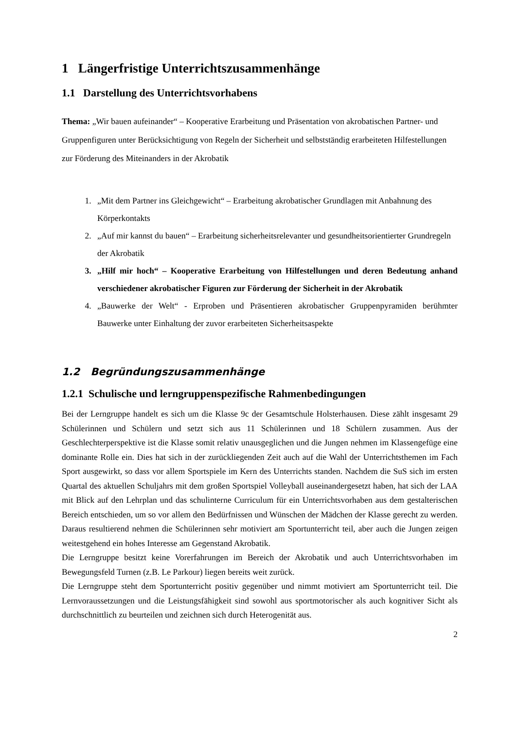1 Längerfristige Unterrichtszusammenhänge
1.1 Darstellung des Unterrichtsvorhabens
Thema: „Wir bauen aufeinander“ – Kooperative Erarbeitung und Präsentation von akrobatischen Partner- und Gruppenfiguren unter Berücksichtigung von Regeln der Sicherheit und selbstständig erarbeiteten Hilfestellungen zur Förderung des Miteinanders in der Akrobatik
1. „Mit dem Partner ins Gleichgewicht“ – Erarbeitung akrobatischer Grundlagen mit Anbahnung des Körperkontakts
2. „Auf mir kannst du bauen“ – Erarbeitung sicherheitsrelevanter und gesundheitsorientierter Grundregeln der Akrobatik
3. „Hilf mir hoch“ – Kooperative Erarbeitung von Hilfestellungen und deren Bedeutung anhand verschiedener akrobatischer Figuren zur Förderung der Sicherheit in der Akrobatik
4. „Bauwerke der Welt“ - Erproben und Präsentieren akrobatischer Gruppenpyramiden berühmter Bauwerke unter Einhaltung der zuvor erarbeiteten Sicherheitsaspekte
1.2 Begründungszusammenhänge
1.2.1 Schulische und lerngruppenspezifische Rahmenbedingungen
Bei der Lerngruppe handelt es sich um die Klasse 9c der Gesamtschule Holsterhausen. Diese zählt insgesamt 29 Schülerinnen und Schülern und setzt sich aus 11 Schülerinnen und 18 Schülern zusammen. Aus der Geschlechterperspektive ist die Klasse somit relativ unausgeglichen und die Jungen nehmen im Klassengefüge eine dominante Rolle ein. Dies hat sich in der zurückliegenden Zeit auch auf die Wahl der Unterrichtsthemen im Fach Sport ausgewirkt, so dass vor allem Sportspiele im Kern des Unterrichts standen. Nachdem die SuS sich im ersten Quartal des aktuellen Schuljahrs mit dem großen Sportspiel Volleyball auseinandergesetzt haben, hat sich der LAA mit Blick auf den Lehrplan und das schulinterne Curriculum für ein Unterrichtsvorhaben aus dem gestalterischen Bereich entschieden, um so vor allem den Bedürfnissen und Wünschen der Mädchen der Klasse gerecht zu werden. Daraus resultierend nehmen die Schülerinnen sehr motiviert am Sportunterricht teil, aber auch die Jungen zeigen weitestgehend ein hohes Interesse am Gegenstand Akrobatik.
Die Lerngruppe besitzt keine Vorerfahrungen im Bereich der Akrobatik und auch Unterrichtsvorhaben im Bewegungsfeld Turnen (z.B. Le Parkour) liegen bereits weit zurück.
Die Lerngruppe steht dem Sportunterricht positiv gegenüber und nimmt motiviert am Sportunterricht teil. Die Lernvoraussetzungen und die Leistungsfähigkeit sind sowohl aus sportmotorischer als auch kognitiver Sicht als durchschnittlich zu beurteilen und zeichnen sich durch Heterogenität aus.
2